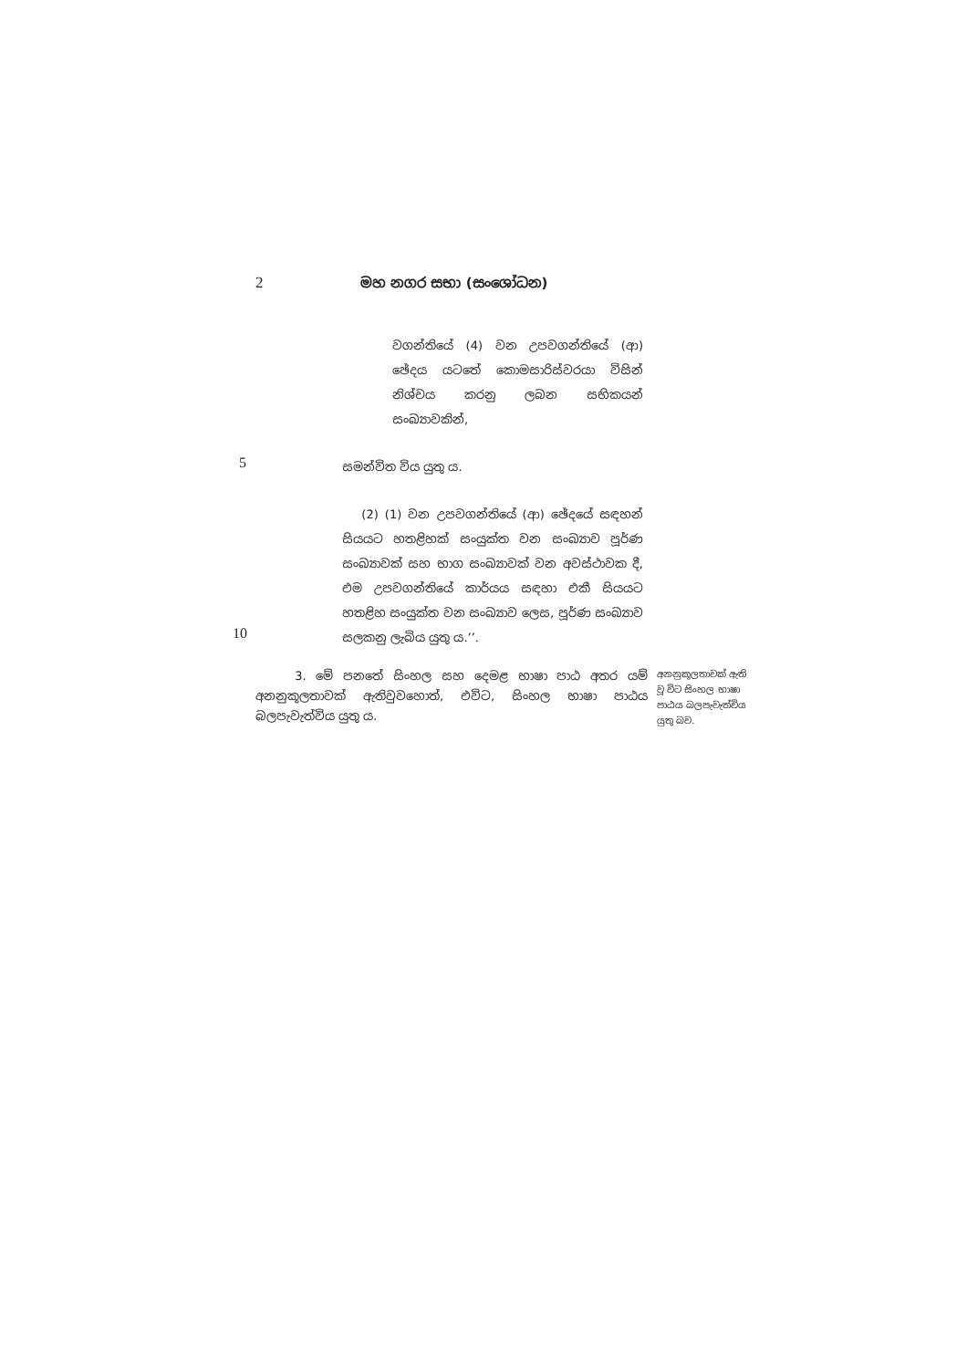2 මහ නගර සභා (සංශෝධන)
වගන්තියේ (4) වන උපවගන්තියේ (ආ) ඡේදය යටතේ කොමසාරිස්වරයා විසින් නිශ්චය කරනු ලබන සභිකයන් සංඛ්‍යාවකින්,
5
සමන්විත විය යුතු ය.
10
(2) (1) වන උපවගන්තියේ (ආ) ඡේදයේ සඳහන් සියයට හතළිහක් සංයුක්ත වන සංඛ්‍යාව පූර්ණ සංඛ්‍යාවක් සහ භාග සංඛ්‍යාවක් වන අවස්ථාවක දී, එම උපවගන්තියේ කාර්යය සඳහා එකී සියයට හතළිහ සංයුක්ත වන සංඛ්‍යාව ලෙස, පූර්ණ සංඛ්‍යාව සලකනු ලැබිය යුතු ය.’’.
3. මේ පනතේ සිංහල සහ දෙමළ භාෂා පාඨ අතර යම් අනනුකූලතාවක් ඇතිවුවහොත්, එවිට, සිංහල භාෂා පාඨය බලපැවැත්විය යුතු ය.
අනනුකූලතාවක් ඇති වූ විට සිංහල භාෂා පාඨය බලපැවැත්විය යුතු බව.